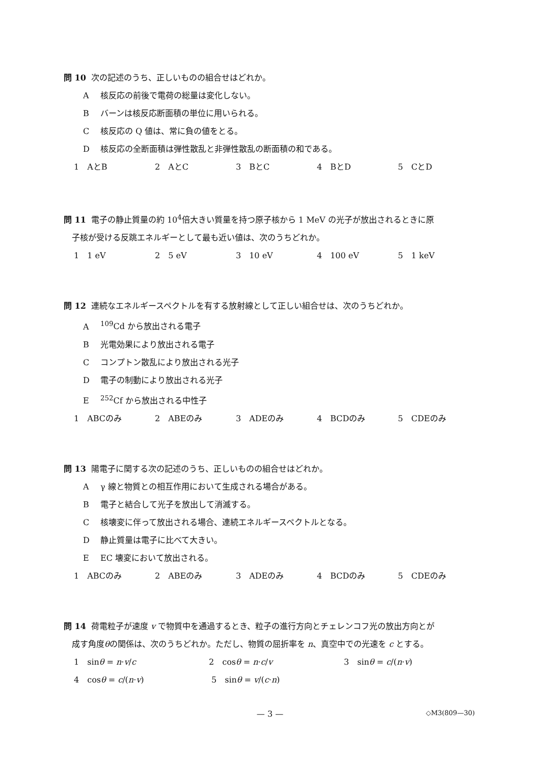問 10 次の記述のうち、正しいものの組合せはどれか。
A核反応の前後で電荷の総量は変化しない。
Bバーンは核反応断面積の単位に用いられる。
C核反応の Q 値は、常に負の値をとる。
D核反応の全断面積は弾性散乱と非弾性散乱の断面積の和である。
1　AとB 2　AとC 3　BとC 4　BとD 5　CとD
問 11 電子の静止質量の約 10<sup>4</sup>倍大きい質量を持つ原子核から 1 MeV の光子が放出されるときに原
子核が受ける反跳エネルギーとして最も近い値は、次のうちどれか。
1　1 eV 2　5 eV 3　10 eV 4　100 eV 5　1 keV
問 12 連続なエネルギースペクトルを有する放射線として正しい組合せは、次のうちどれか。
A<sup>109</sup>Cd から放出される電子
B光電効果により放出される電子
Cコンプトン散乱により放出される光子
D電子の制動により放出される光子
E<sup>252</sup>Cf から放出される中性子
1　ABCのみ 2　ABEのみ 3　ADEのみ 4　BCDのみ 5　CDEのみ
問 13 陽電子に関する次の記述のうち、正しいものの組合せはどれか。
Aγ 線と物質との相互作用において生成される場合がある。
B電子と結合して光子を放出して消滅する。
C核壊変に伴って放出される場合、連続エネルギースペクトルとなる。
D静止質量は電子に比べて大きい。
E EC 壊変において放出される。
1　ABCのみ 2　ABEのみ 3　ADEのみ 4　BCDのみ 5　CDEのみ
問 14 荷電粒子が速度 v で物質中を通過するとき、粒子の進行方向とチェレンコフ光の放出方向とが
成す角度θの関係は、次のうちどれか。ただし、物質の屈折率を n、真空中での光速を c とする。
1　sinθ = n·v/c 2　cosθ = n·c/v 3　sinθ = c/(n·v)
4　cosθ = c/(n·v) 5　sinθ = v/(c·n)
— 3 —
◇M3(809—30)